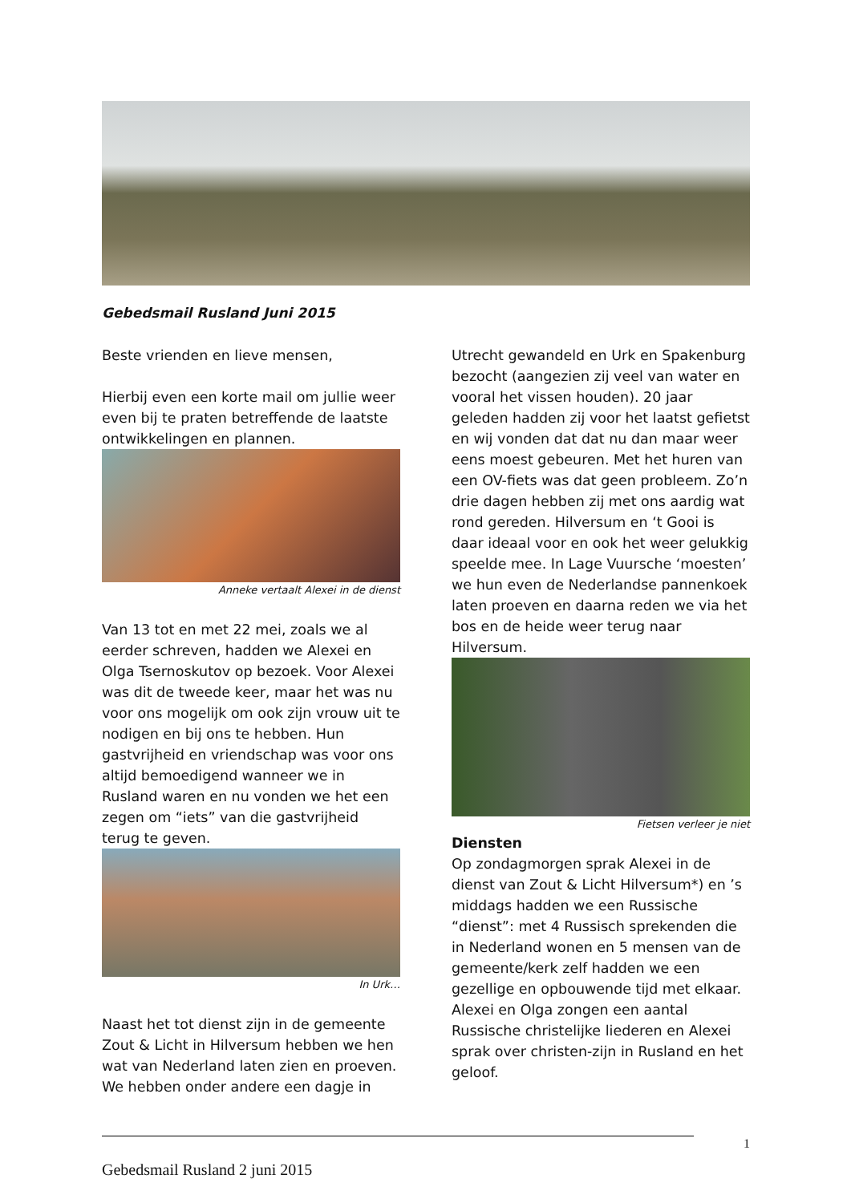Gebedsmail Rusland Juni 2015
Beste vrienden en lieve mensen,
Hierbij even een korte mail om jullie weer even bij te praten betreffende de laatste ontwikkelingen en plannen.
Anneke vertaalt Alexei in de dienst
Van 13 tot en met 22 mei, zoals we al eerder schreven, hadden we Alexei en Olga Tsernoskutov op bezoek. Voor Alexei was dit de tweede keer, maar het was nu voor ons mogelijk om ook zijn vrouw uit te nodigen en bij ons te hebben. Hun gastvrijheid en vriendschap was voor ons altijd bemoedigend wanneer we in Rusland waren en nu vonden we het een zegen om “iets” van die gastvrijheid terug te geven.
In Urk…
Naast het tot dienst zijn in de gemeente Zout & Licht in Hilversum hebben we hen wat van Nederland laten zien en proeven. We hebben onder andere een dagje in
Utrecht gewandeld en Urk en Spakenburg bezocht (aangezien zij veel van water en vooral het vissen houden). 20 jaar geleden hadden zij voor het laatst gefietst en wij vonden dat dat nu dan maar weer eens moest gebeuren. Met het huren van een OV-fiets was dat geen probleem. Zo’n drie dagen hebben zij met ons aardig wat rond gereden. Hilversum en ‘t Gooi is daar ideaal voor en ook het weer gelukkig speelde mee. In Lage Vuursche ‘moesten’ we hun even de Nederlandse pannenkoek laten proeven en daarna reden we via het bos en de heide weer terug naar Hilversum.
Fietsen verleer je niet
Diensten
Op zondagmorgen sprak Alexei in de dienst van Zout & Licht Hilversum*) en ’s middags hadden we een Russische “dienst”: met 4 Russisch sprekenden die in Nederland wonen en 5 mensen van de gemeente/kerk zelf hadden we een gezellige en opbouwende tijd met elkaar. Alexei en Olga zongen een aantal Russische christelijke liederen en Alexei sprak over christen-zijn in Rusland en het geloof.
Gebedsmail Rusland 2 juni 2015 1